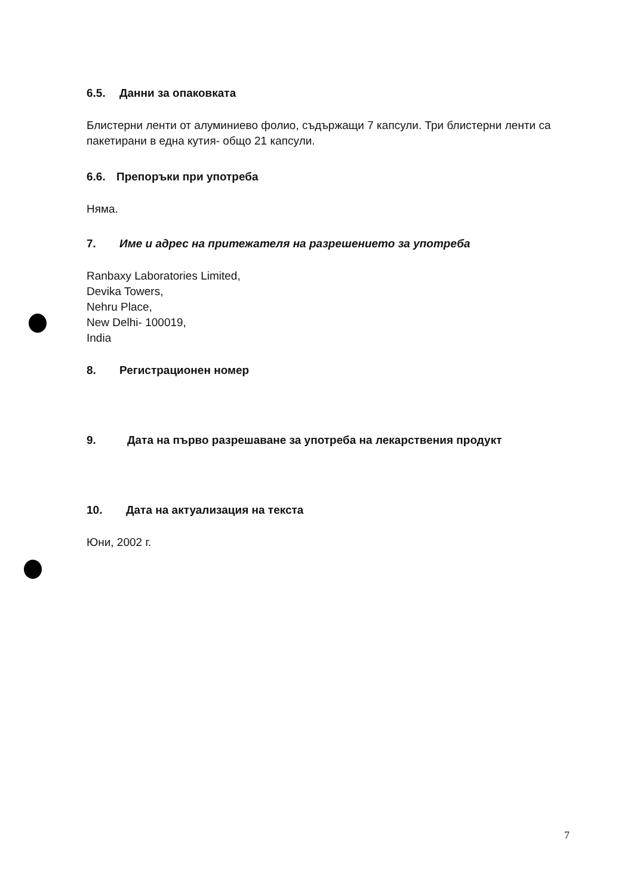6.5. Данни за опаковката
Блистерни ленти от алуминиево фолио, съдържащи 7 капсули. Три блистерни ленти са пакетирани в една кутия- общо 21 капсули.
6.6. Препоръки при употреба
Няма.
7. Име и адрес на притежателя на разрешението за употреба
Ranbaxy Laboratories Limited,
Devika Towers,
Nehru Place,
New Delhi- 100019,
India
8. Регистрационен номер
9. Дата на първо разрешаване за употреба на лекарствения продукт
10. Дата на актуализация на текста
Юни, 2002 г.
7